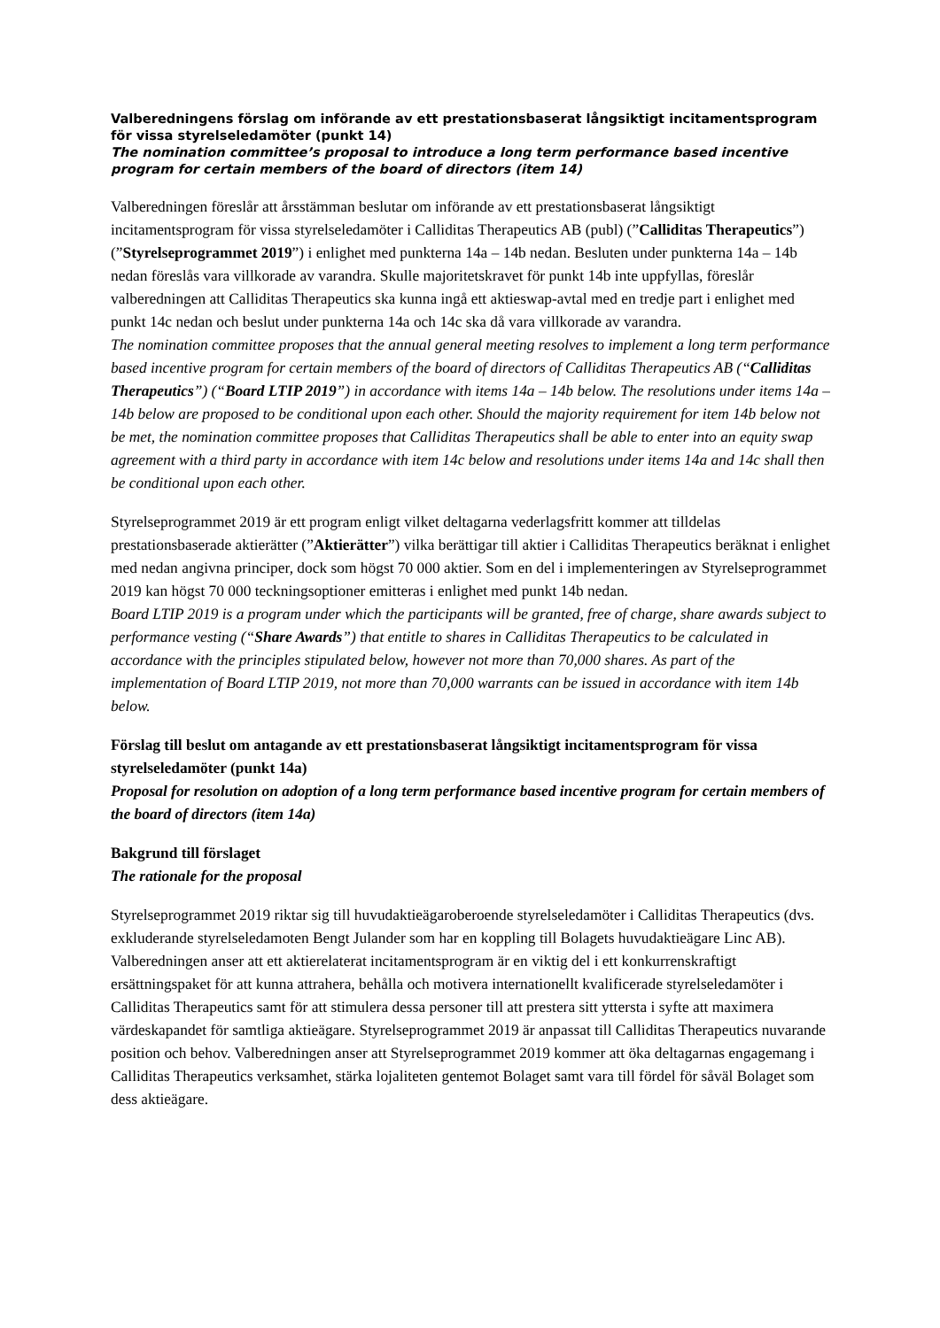Valberedningens förslag om införande av ett prestationsbaserat långsiktigt incitamentsprogram för vissa styrelseledamöter (punkt 14)
The nomination committee’s proposal to introduce a long term performance based incentive program for certain members of the board of directors (item 14)
Valberedningen föreslår att årsstämman beslutar om införande av ett prestationsbaserat långsiktigt incitamentsprogram för vissa styrelseledamöter i Calliditas Therapeutics AB (publ) (”Calliditas Therapeutics”) (”Styrelseprogrammet 2019”) i enlighet med punkterna 14a – 14b nedan. Besluten under punkterna 14a – 14b nedan föreslås vara villkorade av varandra. Skulle majoritetskravet för punkt 14b inte uppfyllas, föreslår valberedningen att Calliditas Therapeutics ska kunna ingå ett aktieswap-avtal med en tredje part i enlighet med punkt 14c nedan och beslut under punkterna 14a och 14c ska då vara villkorade av varandra.
The nomination committee proposes that the annual general meeting resolves to implement a long term performance based incentive program for certain members of the board of directors of Calliditas Therapeutics AB (“Calliditas Therapeutics”) (“Board LTIP 2019”) in accordance with items 14a – 14b below. The resolutions under items 14a – 14b below are proposed to be conditional upon each other. Should the majority requirement for item 14b below not be met, the nomination committee proposes that Calliditas Therapeutics shall be able to enter into an equity swap agreement with a third party in accordance with item 14c below and resolutions under items 14a and 14c shall then be conditional upon each other.
Styrelseprogrammet 2019 är ett program enligt vilket deltagarna vederlagsfritt kommer att tilldelas prestationsbaserade aktierätter (”Aktierätter”) vilka berättigar till aktier i Calliditas Therapeutics beräknat i enlighet med nedan angivna principer, dock som högst 70 000 aktier. Som en del i implementeringen av Styrelseprogrammet 2019 kan högst 70 000 teckningsoptioner emitteras i enlighet med punkt 14b nedan.
Board LTIP 2019 is a program under which the participants will be granted, free of charge, share awards subject to performance vesting (“Share Awards”) that entitle to shares in Calliditas Therapeutics to be calculated in accordance with the principles stipulated below, however not more than 70,000 shares. As part of the implementation of Board LTIP 2019, not more than 70,000 warrants can be issued in accordance with item 14b below.
Förslag till beslut om antagande av ett prestationsbaserat långsiktigt incitamentsprogram för vissa styrelseledamöter (punkt 14a)
Proposal for resolution on adoption of a long term performance based incentive program for certain members of the board of directors (item 14a)
Bakgrund till förslaget
The rationale for the proposal
Styrelseprogrammet 2019 riktar sig till huvudaktieägaroberoende styrelseledamöter i Calliditas Therapeutics (dvs. exkluderande styrelseledamoten Bengt Julander som har en koppling till Bolagets huvudaktieägare Linc AB). Valberedningen anser att ett aktierelaterat incitamentsprogram är en viktig del i ett konkurrenskraftigt ersättningspaket för att kunna attrahera, behålla och motivera internationellt kvalificerade styrelseledamöter i Calliditas Therapeutics samt för att stimulera dessa personer till att prestera sitt yttersta i syfte att maximera värdeskapandet för samtliga aktieägare. Styrelseprogrammet 2019 är anpassat till Calliditas Therapeutics nuvarande position och behov. Valberedningen anser att Styrelseprogrammet 2019 kommer att öka deltagarnas engagemang i Calliditas Therapeutics verksamhet, stärka lojaliteten gentemot Bolaget samt vara till fördel för såväl Bolaget som dess aktieägare.